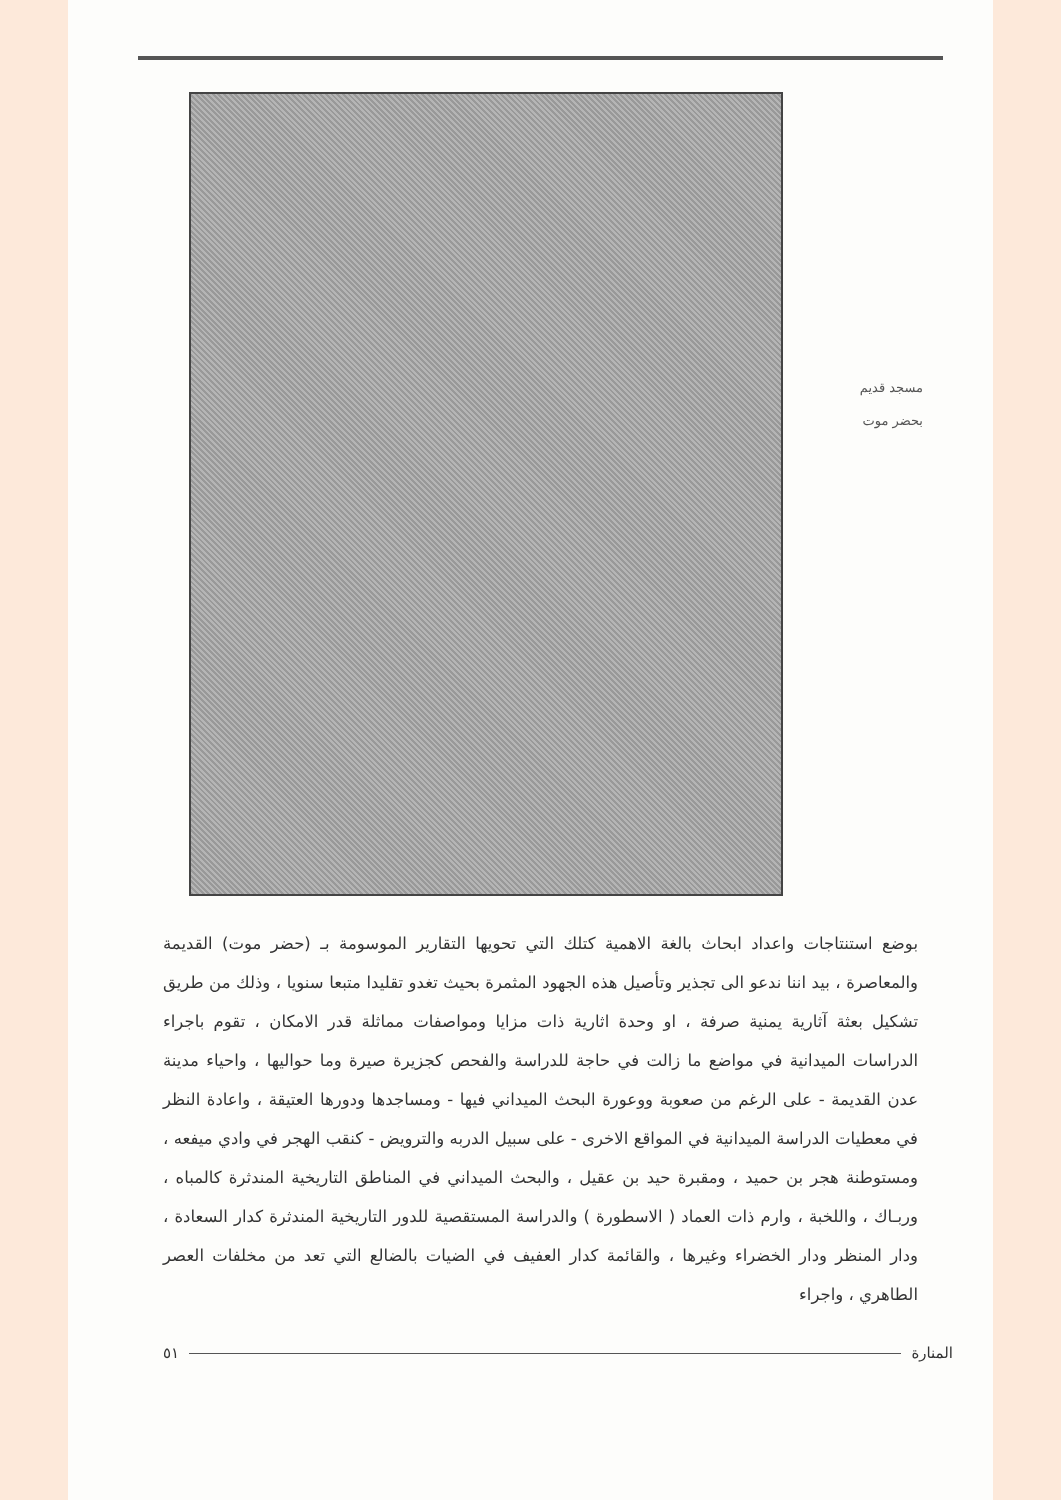مسجد قديم
بحضر موت
بوضع استنتاجات واعداد ابحاث بالغة الاهمية كتلك التي تحويها التقارير الموسومة بـ (حضر موت) القديمة والمعاصرة ، بيد اننا ندعو الى تجذير وتأصيل هذه الجهود المثمرة بحيث تغدو تقليدا متبعا سنويا ، وذلك من طريق تشكيل بعثة آثارية يمنية صرفة ، او وحدة اثارية ذات مزايا ومواصفات مماثلة قدر الامكان ، تقوم باجراء الدراسات الميدانية في مواضع ما زالت في حاجة للدراسة والفحص كجزيرة صيرة وما حواليها ، واحياء مدينة عدن القديمة - على الرغم من صعوبة ووعورة البحث الميداني فيها - ومساجدها ودورها العتيقة ، واعادة النظر في معطيات الدراسة الميدانية في المواقع الاخرى - على سبيل الدربه والترويض - كنقب الهجر في وادي ميفعه ، ومستوطنة هجر بن حميد ، ومقبرة حيد بن عقيل ، والبحث الميداني في المناطق التاريخية المندثرة كالمباه ، وربـاك ، واللخبة ، وارم ذات العماد ( الاسطورة ) والدراسة المستقصية للدور التاريخية المندثرة كدار السعادة ، ودار المنظر ودار الخضراء وغيرها ، والقائمة كدار العفيف في الضيات بالضالع التي تعد من مخلفات العصر الطاهري ، واجراء
المنارة ٥١